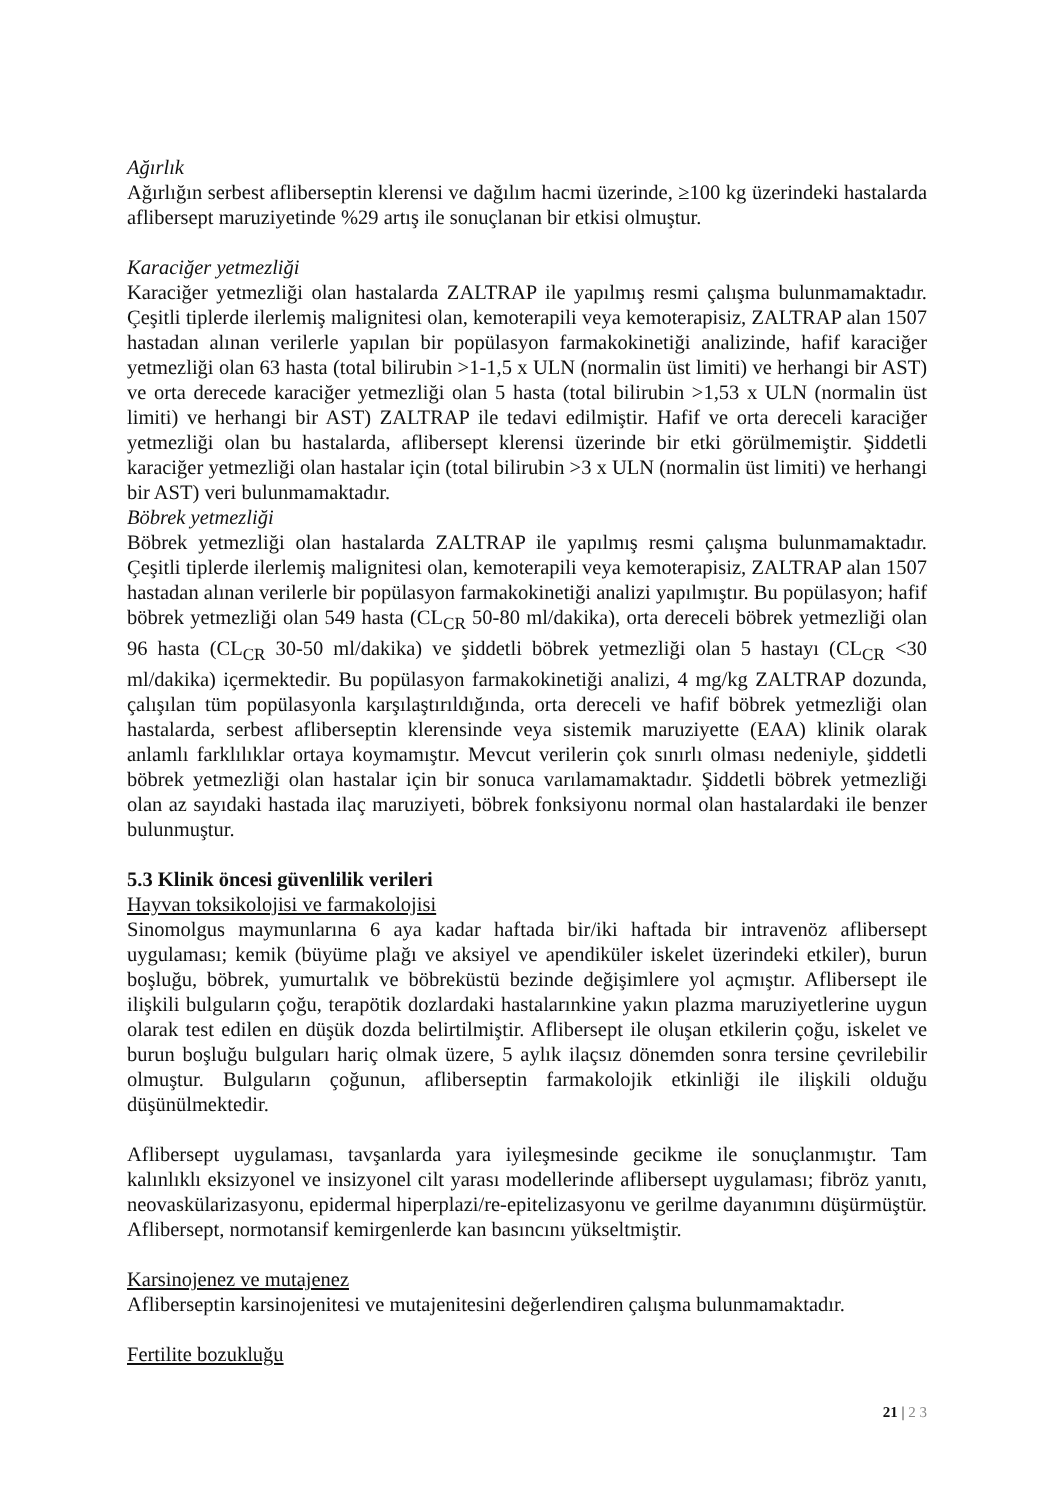Ağırlık
Ağırlığın serbest afliberseptin klerensi ve dağılım hacmi üzerinde, ≥100 kg üzerindeki hastalarda aflibersept maruziyetinde %29 artış ile sonuçlanan bir etkisi olmuştur.
Karaciğer yetmezliği
Karaciğer yetmezliği olan hastalarda ZALTRAP ile yapılmış resmi çalışma bulunmamaktadır. Çeşitli tiplerde ilerlemiş malignitesi olan, kemoterapili veya kemoterapisiz, ZALTRAP alan 1507 hastadan alınan verilerle yapılan bir popülasyon farmakokinetiği analizinde, hafif karaciğer yetmezliği olan 63 hasta (total bilirubin >1-1,5 x ULN (normalin üst limiti) ve herhangi bir AST) ve orta derecede karaciğer yetmezliği olan 5 hasta (total bilirubin >1,53 x ULN (normalin üst limiti) ve herhangi bir AST) ZALTRAP ile tedavi edilmiştir. Hafif ve orta dereceli karaciğer yetmezliği olan bu hastalarda, aflibersept klerensi üzerinde bir etki görülmemiştir. Şiddetli karaciğer yetmezliği olan hastalar için (total bilirubin >3 x ULN (normalin üst limiti) ve herhangi bir AST) veri bulunmamaktadır.
Böbrek yetmezliği
Böbrek yetmezliği olan hastalarda ZALTRAP ile yapılmış resmi çalışma bulunmamaktadır. Çeşitli tiplerde ilerlemiş malignitesi olan, kemoterapili veya kemoterapisiz, ZALTRAP alan 1507 hastadan alınan verilerle bir popülasyon farmakokinetiği analizi yapılmıştır. Bu popülasyon; hafif böbrek yetmezliği olan 549 hasta (CL<sub>CR</sub> 50-80 ml/dakika), orta dereceli böbrek yetmezliği olan 96 hasta (CL<sub>CR</sub> 30-50 ml/dakika) ve şiddetli böbrek yetmezliği olan 5 hastayı (CL<sub>CR</sub> <30 ml/dakika) içermektedir. Bu popülasyon farmakokinetiği analizi, 4 mg/kg ZALTRAP dozunda, çalışılan tüm popülasyonla karşılaştırıldığında, orta dereceli ve hafif böbrek yetmezliği olan hastalarda, serbest afliberseptin klerensinde veya sistemik maruziyette (EAA) klinik olarak anlamlı farklılıklar ortaya koymamıştır. Mevcut verilerin çok sınırlı olması nedeniyle, şiddetli böbrek yetmezliği olan hastalar için bir sonuca varılamamaktadır. Şiddetli böbrek yetmezliği olan az sayıdaki hastada ilaç maruziyeti, böbrek fonksiyonu normal olan hastalardaki ile benzer bulunmuştur.
5.3 Klinik öncesi güvenlilik verileri
Hayvan toksikolojisi ve farmakolojisi
Sinomolgus maymunlarına 6 aya kadar haftada bir/iki haftada bir intravenöz aflibersept uygulaması; kemik (büyüme plağı ve aksiyel ve apendiküler iskelet üzerindeki etkiler), burun boşluğu, böbrek, yumurtalık ve böbreküstü bezinde değişimlere yol açmıştır. Aflibersept ile ilişkili bulguların çoğu, terapötik dozlardaki hastalarınkine yakın plazma maruziyetlerine uygun olarak test edilen en düşük dozda belirtilmiştir. Aflibersept ile oluşan etkilerin çoğu, iskelet ve burun boşluğu bulguları hariç olmak üzere, 5 aylık ilaçsız dönemden sonra tersine çevrilebilir olmuştur. Bulguların çoğunun, afliberseptin farmakolojik etkinliği ile ilişkili olduğu düşünülmektedir.
Aflibersept uygulaması, tavşanlarda yara iyileşmesinde gecikme ile sonuçlanmıştır. Tam kalınlıklı eksizyonel ve insizyonel cilt yarası modellerinde aflibersept uygulaması; fibröz yanıtı, neovaskülarizasyonu, epidermal hiperplazi/re-epitelizasyonu ve gerilme dayanımını düşürmüştür. Aflibersept, normotansif kemirgenlerde kan basıncını yükseltmiştir.
Karsinojenez ve mutajenez
Afliberseptin karsinojenitesi ve mutajenitesini değerlendiren çalışma bulunmamaktadır.
Fertilite bozukluğu
21 | 2 3